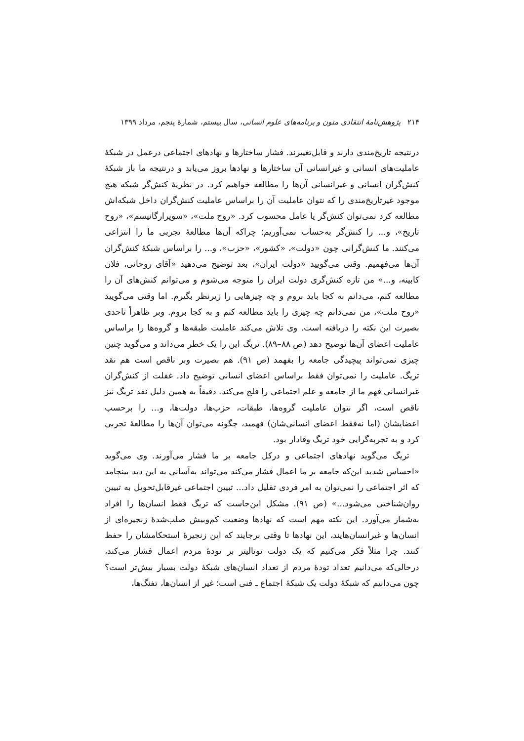۲۱۴ پژوهش‌نامهٔ انتقادی متون و برنامه‌های علوم انسانی، سال بیستم، شمارهٔ پنجم، مرداد ۱۳۹۹
درنتیجه تاریخ‌مندی دارند و قابل‌تغییرند. فشار ساختارها و نهادهای اجتماعی درعمل در شبکهٔ عاملیت‌های انسانی و غیرانسانی آن ساختارها و نهادها بروز می‌یابد و درنتیجه ما باز شبکهٔ کنش‌گران انسانی و غیرانسانی آن‌ها را مطالعه خواهیم کرد. در نظریهٔ کنش‌گر شبکه هیچ موجود غیرتاریخ‌مندی را که نتوان عاملیت آن را براساس عاملیت کنش‌گران داخل شبکه‌اش مطالعه کرد نمی‌توان کنش‌گر یا عامل محسوب کرد. «روح ملت»، «سوپرارگانیسم»، «روح تاریخ»، و... را کنش‌گر به‌حساب نمی‌آوریم؛ چراکه آن‌ها مطالعهٔ تجربی ما را انتزاعی می‌کنند. ما کنش‌گرانی چون «دولت»، «کشور»، «حزب»، و... را براساس شبکهٔ کنش‌گران آن‌ها می‌فهمیم. وقتی می‌گویید «دولت ایران»، بعد توضیح می‌دهید «آقای روحانی، فلان کابینه، و...» من تازه کنش‌گری دولت ایران را متوجه می‌شوم و می‌توانم کنش‌های آن را مطالعه کنم، می‌دانم به کجا باید بروم و چه چیزهایی را زیرنظر بگیرم. اما وقتی می‌گویید «روح ملت»، من نمی‌دانم چه چیزی را باید مطالعه کنم و به کجا بروم. وبر ظاهراً تاحدی بصیرت این نکته را دریافته است. وی تلاش می‌کند عاملیت طبقه‌ها و گروه‌ها را براساس عاملیت اعضای آن‌ها توضیح دهد (ص ۸۸–۸۹). تریگ این را یک خطر می‌داند و می‌گوید چنین چیزی نمی‌تواند پیچیدگی جامعه را بفهمد (ص ۹۱). هم بصیرت وبر ناقص است هم نقد تریگ. عاملیت را نمی‌توان فقط براساس اعضای انسانی توضیح داد. غفلت از کنش‌گران غیرانسانی فهم ما از جامعه و علم اجتماعی را فلج می‌کند. دقیقاً به همین دلیل نقد تریگ نیز ناقص است، اگر نتوان عاملیت گروه‌ها، طبقات، حزب‌ها، دولت‌ها، و... را برحسب اعضایشان (اما نه‌فقط اعضای انسانی‌شان) فهمید، چگونه می‌توان آن‌ها را مطالعهٔ تجربی کرد و به تجربه‌گرایی خود تریگ وفادار بود.
تریگ می‌گوید نهادهای اجتماعی و درکل جامعه بر ما فشار می‌آورند. وی می‌گوید «احساس شدید این‌که جامعه بر ما اعمال فشار می‌کند می‌تواند به‌آسانی به این دید بینجامد که اثر اجتماعی را نمی‌توان به امر فردی تقلیل داد... تبیین اجتماعی غیرقابل‌تحویل به تبیین روان‌شناختی می‌شود...» (ص ۹۱). مشکل این‌جاست که تریگ فقط انسان‌ها را افراد به‌شمار می‌آورد. این نکته مهم است که نهادها وضعیت کم‌وبیش صلب‌شدهٔ زنجیره‌ای از انسان‌ها و غیرانسان‌هایند، این نهادها تا وقتی برجایند که این زنجیرهٔ استحکامشان را حفظ کنند. چرا مثلاً فکر می‌کنیم که یک دولت توتالیتر بر تودهٔ مردم اعمال فشار می‌کند، درحالی‌که می‌دانیم تعداد تودهٔ مردم از تعداد انسان‌های شبکهٔ دولت بسیار بیش‌تر است؟ چون می‌دانیم که شبکهٔ دولت یک شبکهٔ اجتماع ـ فنی است؛ غیر از انسان‌ها، تفنگ‌ها،